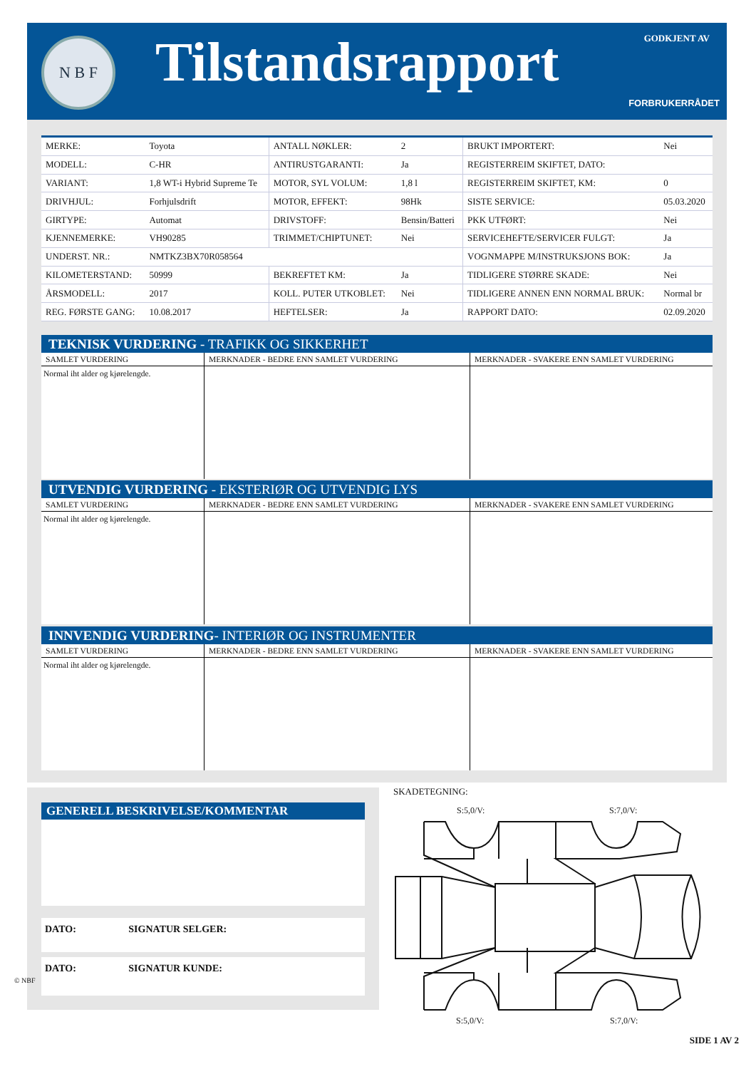N B F Tilstandsrapport GODKJENT AV
FORBRUKERRÅDET
| MERKE: | Toyota | ANTALL NØKLER: | 2 | BRUKT IMPORTERT: | Nei |
| MODELL: | C-HR | ANTIRUSTGARANTI: | Ja | REGISTERREIM SKIFTET, DATO: | |
| VARIANT: | 1,8 WT-i Hybrid Supreme Te | MOTOR, SYL VOLUM: | 1,8 l | REGISTERREIM SKIFTET, KM: | 0 |
| DRIVHJUL: | Forhjulsdrift | MOTOR, EFFEKT: | 98Hk | SISTE SERVICE: | 05.03.2020 |
| GIRTYPE: | Automat | DRIVSTOFF: | Bensin/Batteri | PKK UTFØRT: | Nei |
| KJENNEMERKE: | VH90285 | TRIMMET/CHIPTUNET: | Nei | SERVICEHEFTE/SERVICER FULGT: | Ja |
| UNDERST. NR.: | NMTKZ3BX70R058564 | | | VOGNMAPPE M/INSTRUKSJONS BOK: | Ja |
| KILOMETERSTAND: | 50999 | BEKREFTET KM: | Ja | TIDLIGERE STØRRE SKADE: | Nei |
| ÅRSMODELL: | 2017 | KOLL. PUTER UTKOBLET: | Nei | TIDLIGERE ANNEN ENN NORMAL BRUK: | Normal br |
| REG. FØRSTE GANG: | 10.08.2017 | HEFTELSER: | Ja | RAPPORT DATO: | 02.09.2020 |
TEKNISK VURDERING - TRAFIKK OG SIKKERHET
| SAMLET VURDERING | MERKNADER - BEDRE ENN SAMLET VURDERING | MERKNADER - SVAKERE ENN SAMLET VURDERING |
| --- | --- | --- |
| Normal iht alder og kjørelengde. | | |
UTVENDIG VURDERING - EKSTERIØR OG UTVENDIG LYS
| SAMLET VURDERING | MERKNADER - BEDRE ENN SAMLET VURDERING | MERKNADER - SVAKERE ENN SAMLET VURDERING |
| --- | --- | --- |
| Normal iht alder og kjørelengde. | | |
INNVENDIG VURDERING- INTERIØR OG INSTRUMENTER
| SAMLET VURDERING | MERKNADER - BEDRE ENN SAMLET VURDERING | MERKNADER - SVAKERE ENN SAMLET VURDERING |
| --- | --- | --- |
| Normal iht alder og kjørelengde. | | |
GENERELL BESKRIVELSE/KOMMENTAR
DATO: SIGNATUR SELGER:
DATO: SIGNATUR KUNDE:
SKADETEGNING:
S:5,0/V: S:7,0/V:
S:5,0/V: S:7,0/V:
© NBF
SIDE 1 AV 2